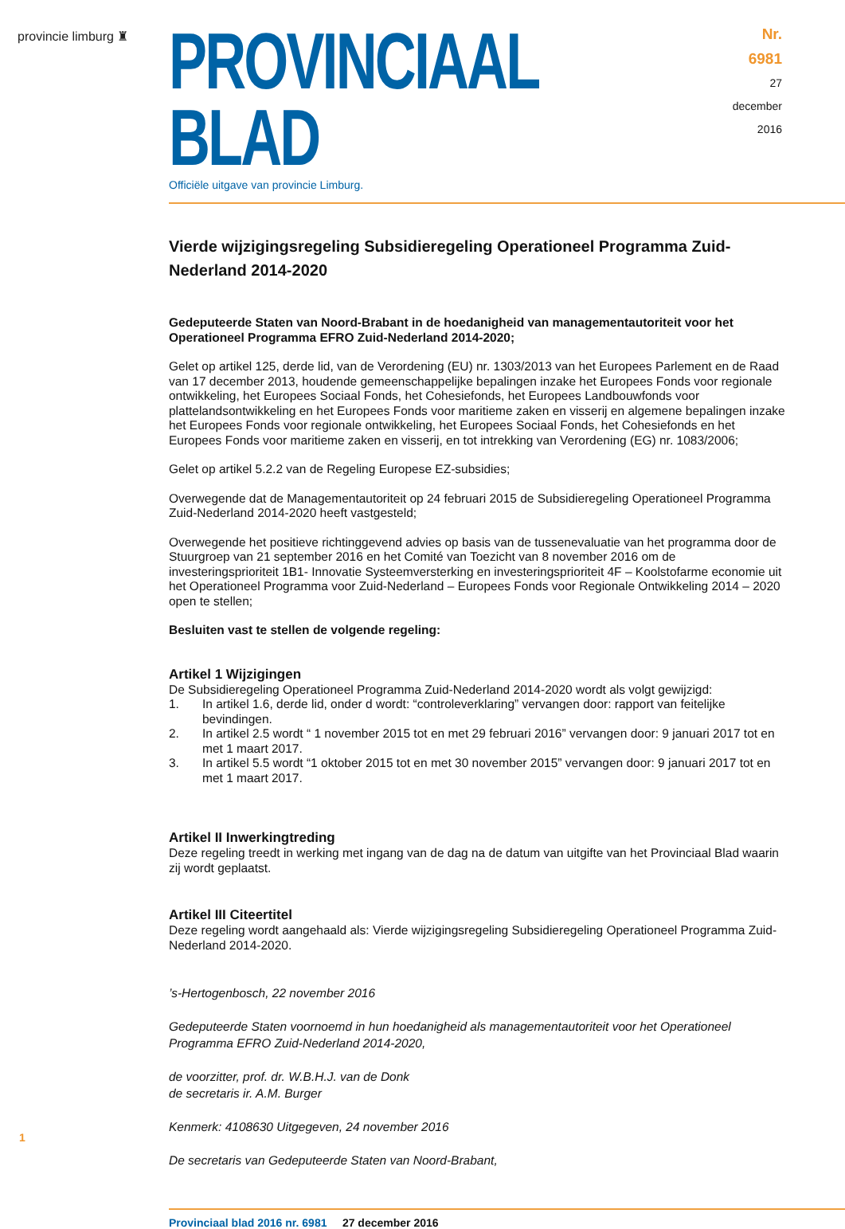provincie limburg ♜
PROVINCIAAL BLAD
Officiële uitgave van provincie Limburg.
Nr. 6981
27 december
2016
Vierde wijzigingsregeling Subsidieregeling Operationeel Programma Zuid-Nederland 2014-2020
Gedeputeerde Staten van Noord-Brabant in de hoedanigheid van managementautoriteit voor het Operationeel Programma EFRO Zuid-Nederland 2014-2020;
Gelet op artikel 125, derde lid, van de Verordening (EU) nr. 1303/2013 van het Europees Parlement en de Raad van 17 december 2013, houdende gemeenschappelijke bepalingen inzake het Europees Fonds voor regionale ontwikkeling, het Europees Sociaal Fonds, het Cohesiefonds, het Europees Landbouwfonds voor plattelandsontwikkeling en het Europees Fonds voor maritieme zaken en visserij en algemene bepalingen inzake het Europees Fonds voor regionale ontwikkeling, het Europees Sociaal Fonds, het Cohesiefonds en het Europees Fonds voor maritieme zaken en visserij, en tot intrekking van Verordening (EG) nr. 1083/2006;
Gelet op artikel 5.2.2 van de Regeling Europese EZ-subsidies;
Overwegende dat de Managementautoriteit op 24 februari 2015 de Subsidieregeling Operationeel Programma Zuid-Nederland 2014-2020 heeft vastgesteld;
Overwegende het positieve richtinggevend advies op basis van de tussenevaluatie van het programma door de Stuurgroep van 21 september 2016 en het Comité van Toezicht van 8 november 2016 om de investeringsprioriteit 1B1- Innovatie Systeemversterking en investeringsprioriteit 4F – Koolstofarme economie uit het Operationeel Programma voor Zuid-Nederland – Europees Fonds voor Regionale Ontwikkeling 2014 – 2020 open te stellen;
Besluiten vast te stellen de volgende regeling:
Artikel 1 Wijzigingen
De Subsidieregeling Operationeel Programma Zuid-Nederland 2014-2020 wordt als volgt gewijzigd:
1. In artikel 1.6, derde lid, onder d wordt: “controleverklaring” vervangen door: rapport van feitelijke bevindingen.
2. In artikel 2.5 wordt “ 1 november 2015 tot en met 29 februari 2016” vervangen door: 9 januari 2017 tot en met 1 maart 2017.
3. In artikel 5.5 wordt “1 oktober 2015 tot en met 30 november 2015” vervangen door: 9 januari 2017 tot en met 1 maart 2017.
Artikel II Inwerkingtreding
Deze regeling treedt in werking met ingang van de dag na de datum van uitgifte van het Provinciaal Blad waarin zij wordt geplaatst.
Artikel III Citeertitel
Deze regeling wordt aangehaald als: Vierde wijzigingsregeling Subsidieregeling Operationeel Programma Zuid-Nederland 2014-2020.
’s-Hertogenbosch, 22 november 2016
Gedeputeerde Staten voornoemd in hun hoedanigheid als managementautoriteit voor het Operationeel Programma EFRO Zuid-Nederland 2014-2020,
de voorzitter, prof. dr. W.B.H.J. van de Donk
de secretaris ir. A.M. Burger
Kenmerk: 4108630 Uitgegeven, 24 november 2016
De secretaris van Gedeputeerde Staten van Noord-Brabant,
Provinciaal blad 2016 nr. 6981 27 december 2016
1